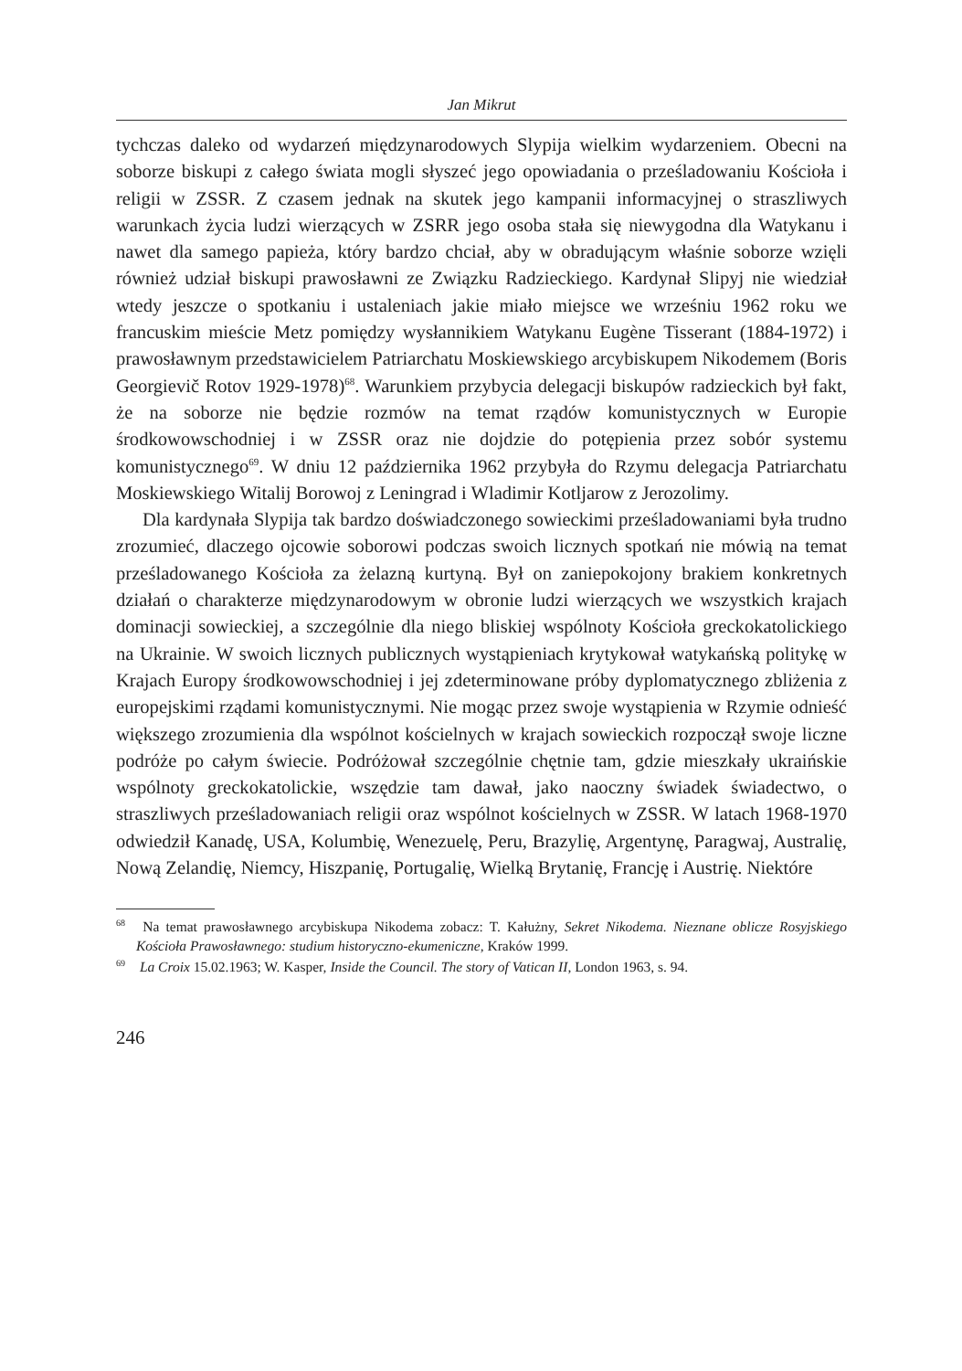Jan Mikrut
tychczas daleko od wydarzeń międzynarodowych Slypija wielkim wydarzeniem. Obecni na soborze biskupi z całego świata mogli słyszeć jego opowiadania o prześladowaniu Kościoła i religii w ZSSR. Z czasem jednak na skutek jego kampanii informacyjnej o straszliwych warunkach życia ludzi wierzących w ZSRR jego osoba stała się niewygodna dla Watykanu i nawet dla samego papieża, który bardzo chciał, aby w obradującym właśnie soborze wzięli również udział biskupi prawosławni ze Związku Radzieckiego. Kardynał Slipyj nie wiedział wtedy jeszcze o spotkaniu i ustaleniach jakie miało miejsce we wrześniu 1962 roku we francuskim mieście Metz pomiędzy wysłannikiem Watykanu Eugène Tisserant (1884-1972) i prawosławnym przedstawicielem Patriarchatu Moskiewskiego arcybiskupem Nikodemem (Boris Georgievič Rotov 1929-1978)<sup>68</sup>. Warunkiem przybycia delegacji biskupów radzieckich był fakt, że na soborze nie będzie rozmów na temat rządów komunistycznych w Europie środkowowschodniej i w ZSSR oraz nie dojdzie do potępienia przez sobór systemu komunistycznego<sup>69</sup>. W dniu 12 października 1962 przybyła do Rzymu delegacja Patriarchatu Moskiewskiego Witalij Borowoj z Leningrad i Wladimir Kotljarow z Jerozolimy.
Dla kardynała Slypija tak bardzo doświadczonego sowieckimi prześladowaniami była trudno zrozumieć, dlaczego ojcowie soborowi podczas swoich licznych spotkań nie mówią na temat prześladowanego Kościoła za żelazną kurtyną. Był on zaniepokojony brakiem konkretnych działań o charakterze międzynarodowym w obronie ludzi wierzących we wszystkich krajach dominacji sowieckiej, a szczególnie dla niego bliskiej wspólnoty Kościoła greckokatolickiego na Ukrainie. W swoich licznych publicznych wystąpieniach krytykował watykańską politykę w Krajach Europy środkowowschodniej i jej zdeterminowane próby dyplomatycznego zbliżenia z europejskimi rządami komunistycznymi. Nie mogąc przez swoje wystąpienia w Rzymie odnieść większego zrozumienia dla wspólnot kościelnych w krajach sowieckich rozpoczął swoje liczne podróże po całym świecie. Podróżował szczególnie chętnie tam, gdzie mieszkały ukraińskie wspólnoty greckokatolickie, wszędzie tam dawał, jako naoczny świadek świadectwo, o straszliwych prześladowaniach religii oraz wspólnot kościelnych w ZSSR. W latach 1968-1970 odwiedził Kanadę, USA, Kolumbię, Wenezuelę, Peru, Brazylię, Argentynę, Paragwaj, Australię, Nową Zelandię, Niemcy, Hiszpanię, Portugalię, Wielką Brytanię, Francję i Austrię. Niektóre
<sup>68</sup> Na temat prawosławnego arcybiskupa Nikodema zobacz: T. Kałużny, Sekret Nikodema. Nieznane oblicze Rosyjskiego Kościoła Prawosławnego: studium historyczno-ekumeniczne, Kraków 1999.
<sup>69</sup> La Croix 15.02.1963; W. Kasper, Inside the Council. The story of Vatican II, London 1963, s. 94.
246